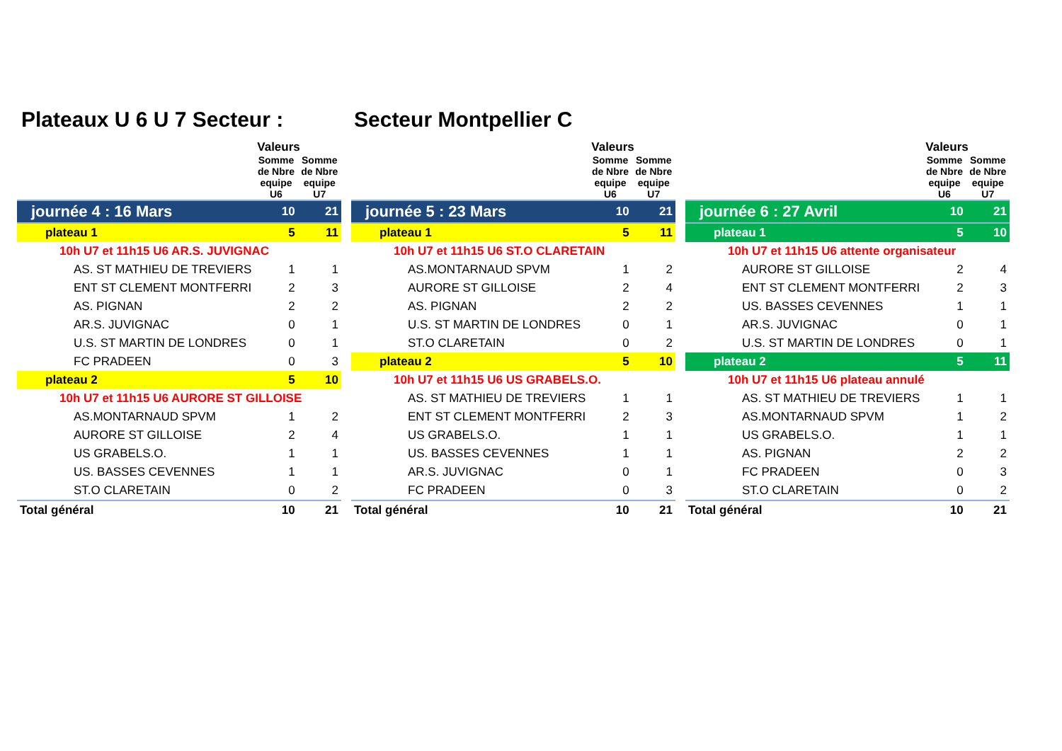Plateaux U 6 U 7 Secteur : Secteur Montpellier C
| | Valeurs | |
| --- | --- | --- |
| | Somme de Nbre equipe U6 | Somme de Nbre equipe U7 |
| journée 4 : 16 Mars | 10 | 21 |
| plateau 1 | 5 | 11 |
| 10h U7 et 11h15 U6 AR.S. JUVIGNAC | | |
| AS. ST MATHIEU DE TREVIERS | 1 | 1 |
| ENT ST CLEMENT MONTFERRI | 2 | 3 |
| AS. PIGNAN | 2 | 2 |
| AR.S. JUVIGNAC | 0 | 1 |
| U.S. ST MARTIN DE LONDRES | 0 | 1 |
| FC PRADEEN | 0 | 3 |
| plateau 2 | 5 | 10 |
| 10h U7 et 11h15 U6 AURORE ST GILLOISE | | |
| AS.MONTARNAUD SPVM | 1 | 2 |
| AURORE ST GILLOISE | 2 | 4 |
| US GRABELS.O. | 1 | 1 |
| US. BASSES CEVENNES | 1 | 1 |
| ST.O CLARETAIN | 0 | 2 |
| Total général | 10 | 21 |
| | Valeurs | |
| --- | --- | --- |
| | Somme de Nbre equipe U6 | Somme de Nbre equipe U7 |
| journée 5 : 23 Mars | 10 | 21 |
| plateau 1 | 5 | 11 |
| 10h U7 et 11h15 U6 ST.O CLARETAIN | | |
| AS.MONTARNAUD SPVM | 1 | 2 |
| AURORE ST GILLOISE | 2 | 4 |
| AS. PIGNAN | 2 | 2 |
| U.S. ST MARTIN DE LONDRES | 0 | 1 |
| ST.O CLARETAIN | 0 | 2 |
| plateau 2 | 5 | 10 |
| 10h U7 et 11h15 U6 US GRABELS.O. | | |
| AS. ST MATHIEU DE TREVIERS | 1 | 1 |
| ENT ST CLEMENT MONTFERRI | 2 | 3 |
| US GRABELS.O. | 1 | 1 |
| US. BASSES CEVENNES | 1 | 1 |
| AR.S. JUVIGNAC | 0 | 1 |
| FC PRADEEN | 0 | 3 |
| Total général | 10 | 21 |
| | Valeurs | |
| --- | --- | --- |
| | Somme de Nbre equipe U6 | Somme de Nbre equipe U7 |
| journée 6 : 27 Avril | 10 | 21 |
| plateau 1 | 5 | 10 |
| 10h U7 et 11h15 U6 attente organisateur | | |
| AURORE ST GILLOISE | 2 | 4 |
| ENT ST CLEMENT MONTFERRI | 2 | 3 |
| US. BASSES CEVENNES | 1 | 1 |
| AR.S. JUVIGNAC | 0 | 1 |
| U.S. ST MARTIN DE LONDRES | 0 | 1 |
| plateau 2 | 5 | 11 |
| 10h U7 et 11h15 U6 plateau annulé | | |
| AS. ST MATHIEU DE TREVIERS | 1 | 1 |
| AS.MONTARNAUD SPVM | 1 | 2 |
| US GRABELS.O. | 1 | 1 |
| AS. PIGNAN | 2 | 2 |
| FC PRADEEN | 0 | 3 |
| ST.O CLARETAIN | 0 | 2 |
| Total général | 10 | 21 |